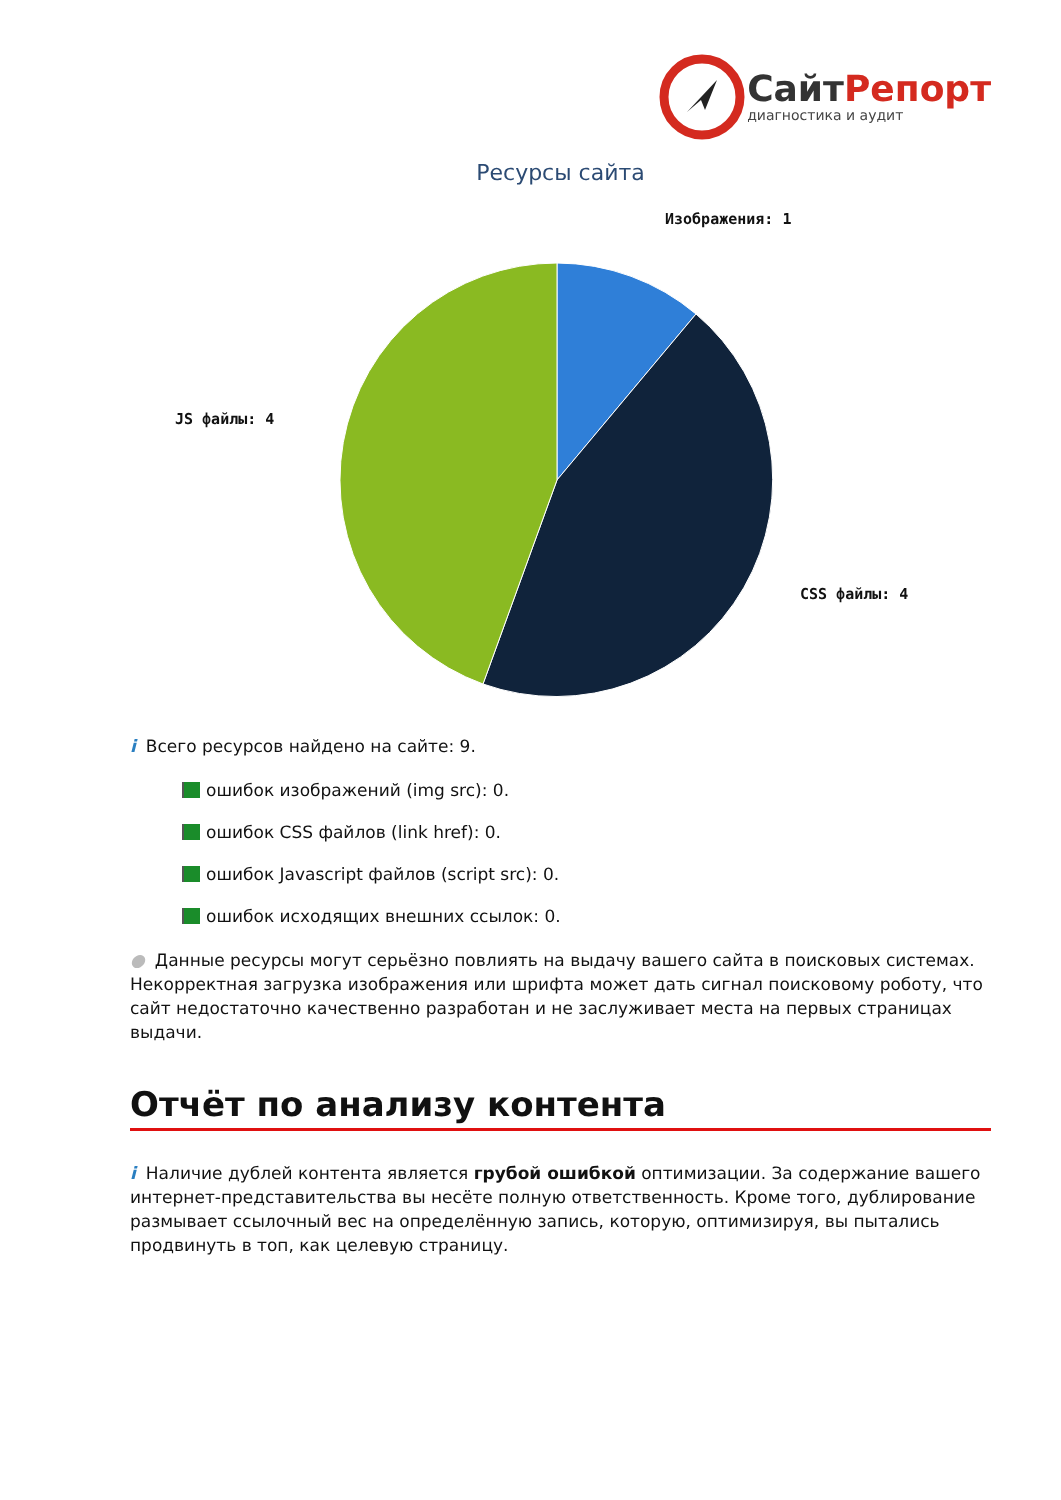СайтРепорт
диагностика и аудит
Ресурсы сайта
Изображения: 1
JS файлы: 4
CSS файлы: 4
i Всего ресурсов найдено на сайте: 9.
ошибок изображений (img src): 0.
ошибок CSS файлов (link href): 0.
ошибок Javascript файлов (script src): 0.
ошибок исходящих внешних ссылок: 0.
● Данные ресурсы могут серьёзно повлиять на выдачу вашего сайта в поисковых системах. Некорректная загрузка изображения или шрифта может дать сигнал поисковому роботу, что сайт недостаточно качественно разработан и не заслуживает места на первых страницах выдачи.
Отчёт по анализу контента
i Наличие дублей контента является грубой ошибкой оптимизации. За содержание вашего интернет-представительства вы несёте полную ответственность. Кроме того, дублирование размывает ссылочный вес на определённую запись, которую, оптимизируя, вы пытались продвинуть в топ, как целевую страницу.